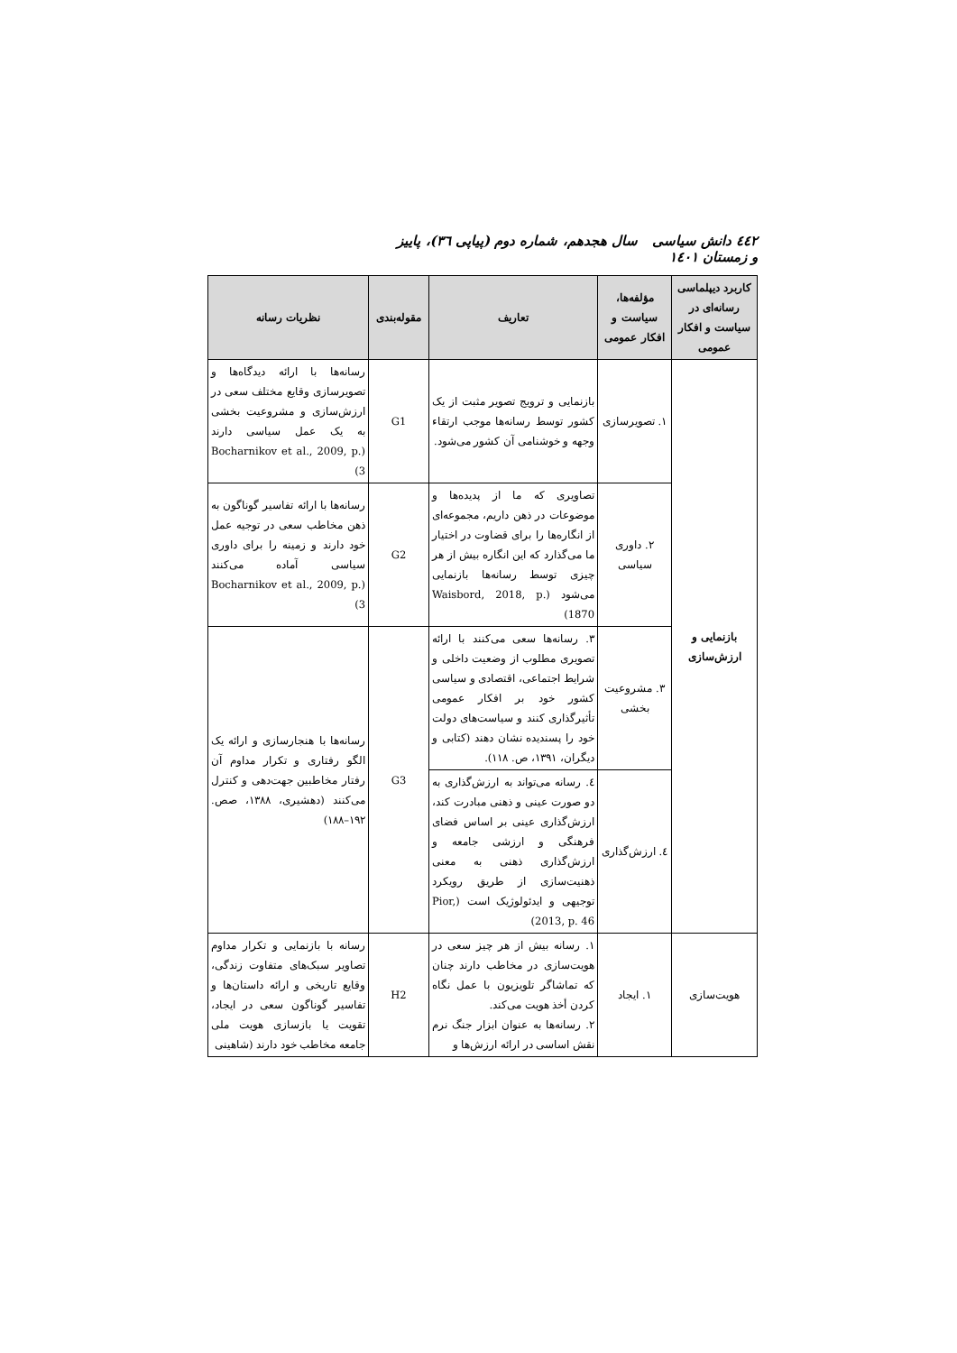٤٤٢ دانش سیاسی سال هجدهم، شماره دوم (پیاپی ٣٦)، پاییز و زمستان ١٤٠١
| کاربرد دیپلماسی رسانه‌ای در سیاست و افکار عمومی | مؤلفه‌ها، سیاست و افکار عمومی | تعاریف | مقوله‌بندی | نظریات رسانه |
| --- | --- | --- | --- | --- |
| بازنمایی و ارزش‌سازی | ١. تصویرسازی | بازنمایی و ترویج تصویر مثبت از یک کشور توسط رسانه‌ها موجب ارتقاء وجهه و خوشنامی آن کشور می‌شود. | G1 | رسانه‌ها با ارائه دیدگاه‌ها و تصویرسازی وقایع مختلف سعی در ارزش‌سازی و مشروعیت بخشی به یک عمل سیاسی دارند (Bocharnikov et al., 2009, p. 3) |
| | ٢. داوری سیاسی | تصاویری که ما از پدیده‌ها و موضوعات در ذهن داریم، مجموعه‌ای از انگاره‌ها را برای قضاوت در اختیار ما می‌گذارد که این انگاره بیش از هر چیزی توسط رسانه‌ها بازنمایی می‌شود (Waisbord, 2018, p. 1870) | G2 | رسانه‌ها با ارائه تفاسیر گوناگون به ذهن مخاطب سعی در توجیه عمل خود دارند و زمینه را برای داوری سیاسی آماده می‌کنند (Bocharnikov et al., 2009, p. 3) |
| | ٣. مشروعیت بخشی | ٣. رسانه‌ها سعی می‌کنند با ارائه تصویری مطلوب از وضعیت داخلی و شرایط اجتماعی، اقتصادی و سیاسی کشور خود بر افکار عمومی تأثیرگذاری کنند و سیاست‌های دولت خود را پسندیده نشان دهند (کتابی و دیگران، ١٣٩١، ص. ١١٨). | G3 | رسانه‌ها با هنجارسازی و ارائه یک الگو رفتاری و تکرار مداوم آن رفتار مخاطبین جهت‌دهی و کنترل می‌کنند (دهشیری، ١٣٨٨، صص. ١٩٢–١٨٨) |
| | ٤. ارزش‌گذاری | ٤. رسانه می‌تواند به ارزش‌گذاری به دو صورت عینی و ذهنی مبادرت کند، ارزش‌گذاری عینی بر اساس فضای فرهنگی و ارزشی جامعه و ارزش‌گذاری ذهنی به معنی ذهنیت‌سازی از طریق رویکرد توجیهی و ایدئولوژیک است (Pior, 2013, p. 46) | | |
| هویت‌سازی | ١. ایجاد | ١. رسانه بیش از هر چیز سعی در هویت‌سازی در مخاطب دارند چنان که تماشاگر تلویزیون با عمل نگاه کردن أخذ هویت می‌کند. ٢. رسانه‌ها به عنوان ابزار جنگ نرم نقش اساسی در ارائه ارزش‌ها و | H2 | رسانه با بازنمایی و تکرار مداوم تصاویر سبک‌های متفاوت زندگی، وقایع تاریخی و ارائه داستان‌ها و تفاسیر گوناگون سعی در ایجاد، تقویت یا بازسازی هویت ملی جامعه مخاطب خود دارند (شاهینی |